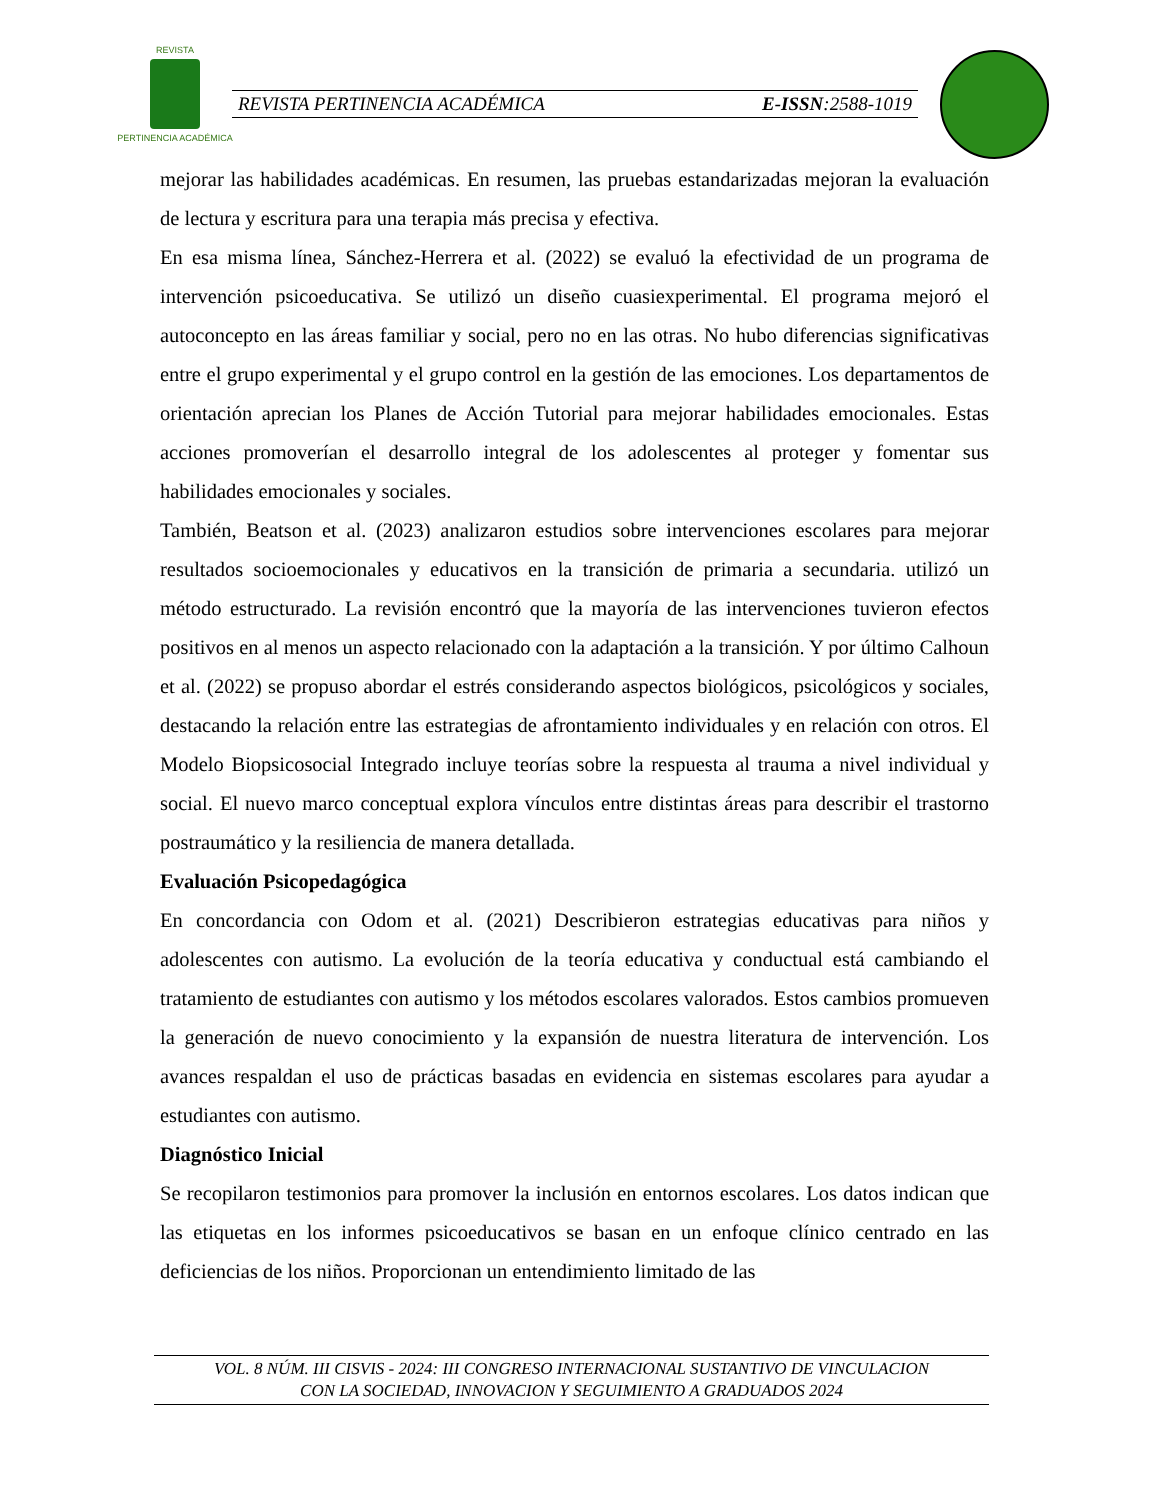REVISTA
PERTINENCIA ACADÉMICA
REVISTA PERTINENCIA ACADÉMICA E-ISSN:2588-1019
mejorar las habilidades académicas. En resumen, las pruebas estandarizadas mejoran la evaluación de lectura y escritura para una terapia más precisa y efectiva.
En esa misma línea, Sánchez-Herrera et al. (2022) se evaluó la efectividad de un programa de intervención psicoeducativa. Se utilizó un diseño cuasiexperimental. El programa mejoró el autoconcepto en las áreas familiar y social, pero no en las otras. No hubo diferencias significativas entre el grupo experimental y el grupo control en la gestión de las emociones. Los departamentos de orientación aprecian los Planes de Acción Tutorial para mejorar habilidades emocionales. Estas acciones promoverían el desarrollo integral de los adolescentes al proteger y fomentar sus habilidades emocionales y sociales.
También, Beatson et al. (2023) analizaron estudios sobre intervenciones escolares para mejorar resultados socioemocionales y educativos en la transición de primaria a secundaria. utilizó un método estructurado. La revisión encontró que la mayoría de las intervenciones tuvieron efectos positivos en al menos un aspecto relacionado con la adaptación a la transición. Y por último Calhoun et al. (2022) se propuso abordar el estrés considerando aspectos biológicos, psicológicos y sociales, destacando la relación entre las estrategias de afrontamiento individuales y en relación con otros. El Modelo Biopsicosocial Integrado incluye teorías sobre la respuesta al trauma a nivel individual y social. El nuevo marco conceptual explora vínculos entre distintas áreas para describir el trastorno postraumático y la resiliencia de manera detallada.
Evaluación Psicopedagógica
En concordancia con Odom et al. (2021) Describieron estrategias educativas para niños y adolescentes con autismo. La evolución de la teoría educativa y conductual está cambiando el tratamiento de estudiantes con autismo y los métodos escolares valorados. Estos cambios promueven la generación de nuevo conocimiento y la expansión de nuestra literatura de intervención. Los avances respaldan el uso de prácticas basadas en evidencia en sistemas escolares para ayudar a estudiantes con autismo.
Diagnóstico Inicial
Se recopilaron testimonios para promover la inclusión en entornos escolares. Los datos indican que las etiquetas en los informes psicoeducativos se basan en un enfoque clínico centrado en las deficiencias de los niños. Proporcionan un entendimiento limitado de las
VOL. 8 NÚM. III CISVIS - 2024: III CONGRESO INTERNACIONAL SUSTANTIVO DE VINCULACION
CON LA SOCIEDAD, INNOVACION Y SEGUIMIENTO A GRADUADOS 2024